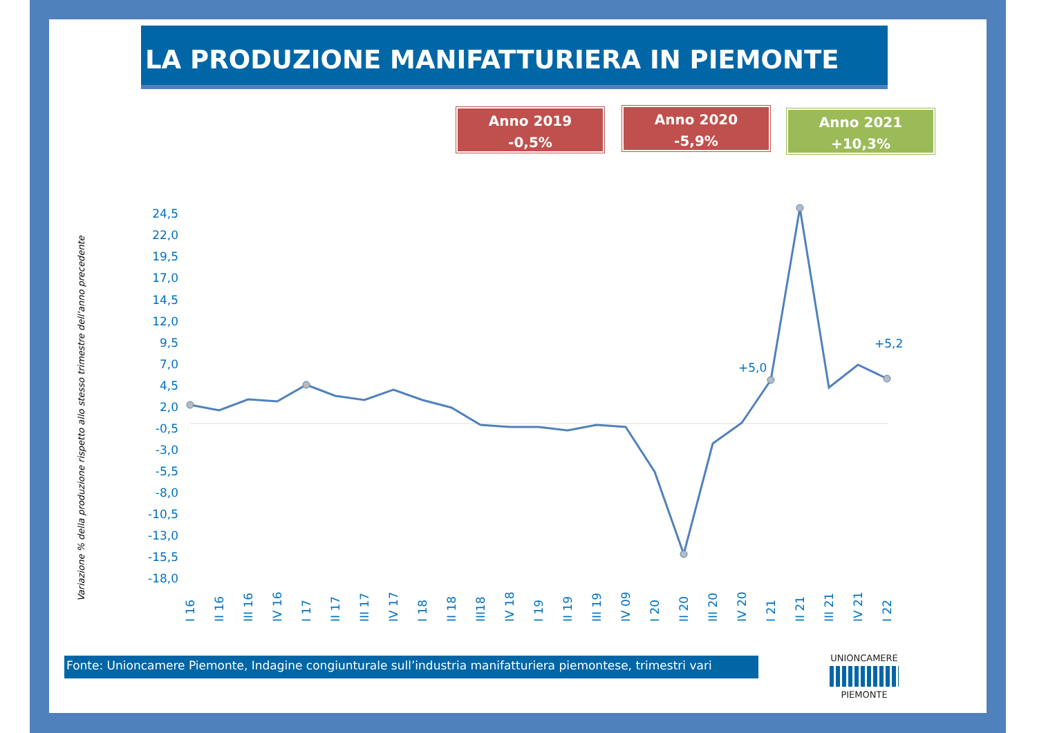LA PRODUZIONE MANIFATTURIERA IN PIEMONTE
Anno 2019
-0,5%
Anno 2020
-5,9%
Anno 2021
+10,3%
Variazione % della produzione rispetto allo stesso trimestre dell'anno precedente
24,5
22,0
19,5
17,0
14,5
12,0
9,5
7,0
4,5
2,0
-0,5
-3,0
-5,5
-8,0
-10,5
-13,0
-15,5
-18,0
+5,0
+5,2
I 16
II 16
III 16
IV 16
I 17
II 17
III 17
IV 17
I 18
II 18
III18
IV 18
I 19
II 19
III 19
IV 09
I 20
II 20
III 20
IV 20
I 21
II 21
III 21
IV 21
I 22
Fonte: Unioncamere Piemonte, Indagine congiunturale sull’industria manifatturiera piemontese, trimestri vari
UNIONCAMERE
PIEMONTE